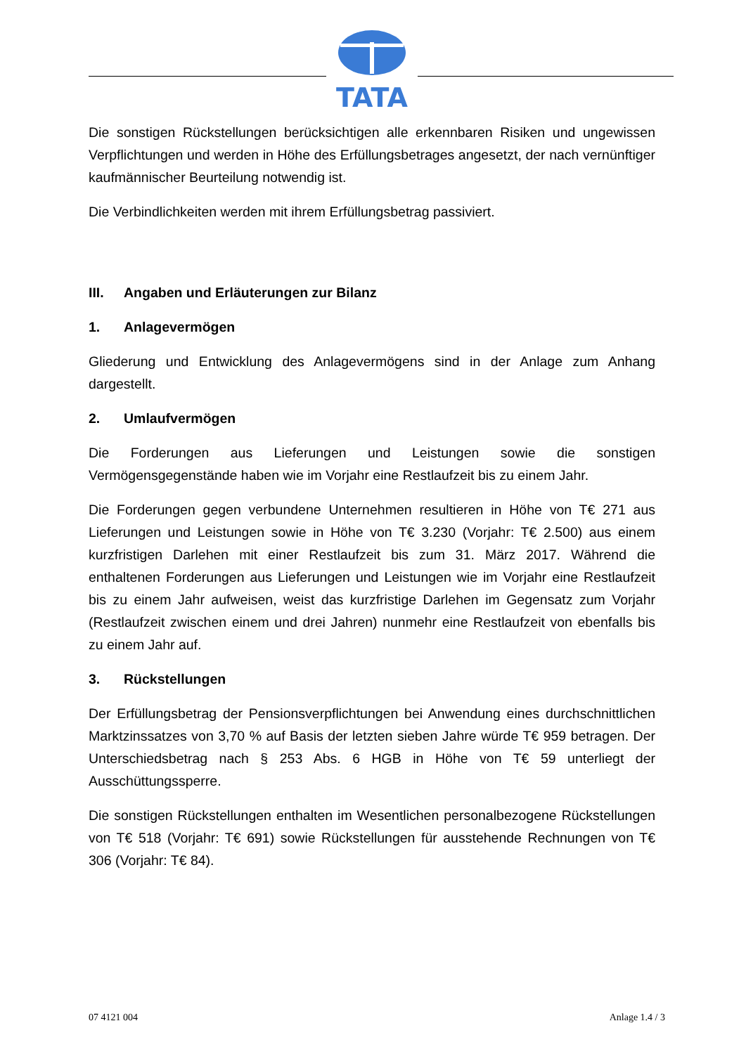TATA
Die sonstigen Rückstellungen berücksichtigen alle erkennbaren Risiken und ungewissen Verpflichtungen und werden in Höhe des Erfüllungsbetrages angesetzt, der nach vernünftiger kaufmännischer Beurteilung notwendig ist.
Die Verbindlichkeiten werden mit ihrem Erfüllungsbetrag passiviert.
III. Angaben und Erläuterungen zur Bilanz
1. Anlagevermögen
Gliederung und Entwicklung des Anlagevermögens sind in der Anlage zum Anhang dargestellt.
2. Umlaufvermögen
Die Forderungen aus Lieferungen und Leistungen sowie die sonstigen Vermögensgegenstände haben wie im Vorjahr eine Restlaufzeit bis zu einem Jahr.
Die Forderungen gegen verbundene Unternehmen resultieren in Höhe von T€ 271 aus Lieferungen und Leistungen sowie in Höhe von T€ 3.230 (Vorjahr: T€ 2.500) aus einem kurzfristigen Darlehen mit einer Restlaufzeit bis zum 31. März 2017. Während die enthaltenen Forderungen aus Lieferungen und Leistungen wie im Vorjahr eine Restlaufzeit bis zu einem Jahr aufweisen, weist das kurzfristige Darlehen im Gegensatz zum Vorjahr (Restlaufzeit zwischen einem und drei Jahren) nunmehr eine Restlaufzeit von ebenfalls bis zu einem Jahr auf.
3. Rückstellungen
Der Erfüllungsbetrag der Pensionsverpflichtungen bei Anwendung eines durchschnittlichen Marktzinssatzes von 3,70 % auf Basis der letzten sieben Jahre würde T€ 959 betragen. Der Unterschiedsbetrag nach § 253 Abs. 6 HGB in Höhe von T€ 59 unterliegt der Ausschüttungssperre.
Die sonstigen Rückstellungen enthalten im Wesentlichen personalbezogene Rückstellungen von T€ 518 (Vorjahr: T€ 691) sowie Rückstellungen für ausstehende Rechnungen von T€ 306 (Vorjahr: T€ 84).
07 4121 004 Anlage 1.4 / 3